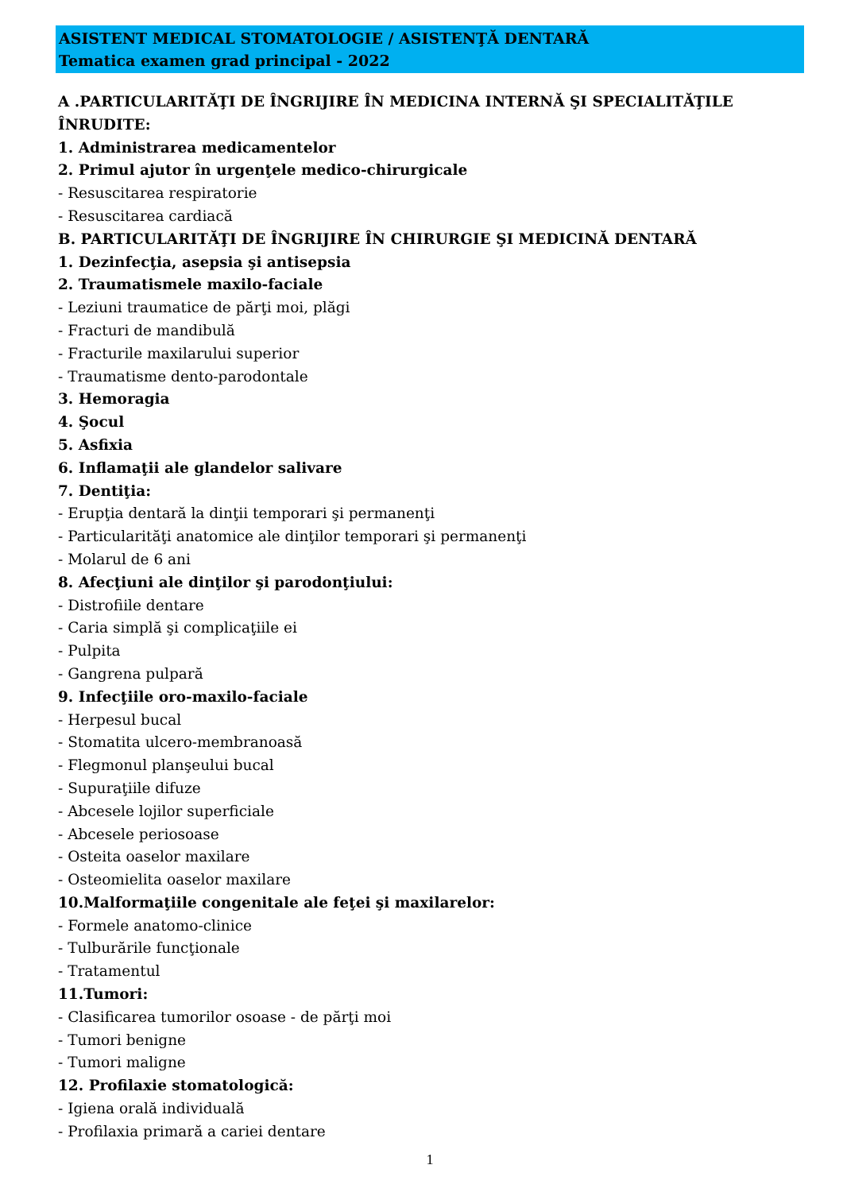ASISTENT MEDICAL STOMATOLOGIE / ASISTENŢĂ DENTARĂ
Tematica examen grad principal - 2022
A .PARTICULARITĂŢI DE ÎNGRIJIRE ÎN MEDICINA INTERNĂ ŞI SPECIALITĂŢILE ÎNRUDITE:
1. Administrarea medicamentelor
2. Primul ajutor în urgenţele medico-chirurgicale
- Resuscitarea respiratorie
- Resuscitarea cardiacă
B. PARTICULARITĂŢI DE ÎNGRIJIRE ÎN CHIRURGIE ŞI MEDICINĂ DENTARĂ
1. Dezinfecţia, asepsia şi antisepsia
2. Traumatismele maxilo-faciale
- Leziuni traumatice de părţi moi, plăgi
- Fracturi de mandibulă
- Fracturile maxilarului superior
- Traumatisme dento-parodontale
3. Hemoragia
4. Şocul
5. Asfixia
6. Inflamaţii ale glandelor salivare
7. Dentiţia:
- Erupţia dentară la dinţii temporari şi permanenţi
- Particularităţi anatomice ale dinţilor temporari şi permanenţi
- Molarul de 6 ani
8. Afecţiuni ale dinţilor şi parodonţiului:
- Distrofiile dentare
- Caria simplă şi complicaţiile ei
- Pulpita
- Gangrena pulpară
9. Infecţiile oro-maxilo-faciale
- Herpesul bucal
- Stomatita ulcero-membranoasă
- Flegmonul planşeului bucal
- Supuraţiile difuze
- Abcesele lojilor superficiale
- Abcesele periosoase
- Osteita oaselor maxilare
- Osteomielita oaselor maxilare
10.Malformaţiile congenitale ale feţei şi maxilarelor:
- Formele anatomo-clinice
- Tulburările funcţionale
- Tratamentul
11.Tumori:
- Clasificarea tumorilor osoase - de părţi moi
- Tumori benigne
- Tumori maligne
12. Profilaxie stomatologică:
- Igiena orală individuală
- Profilaxia primară a cariei dentare
1